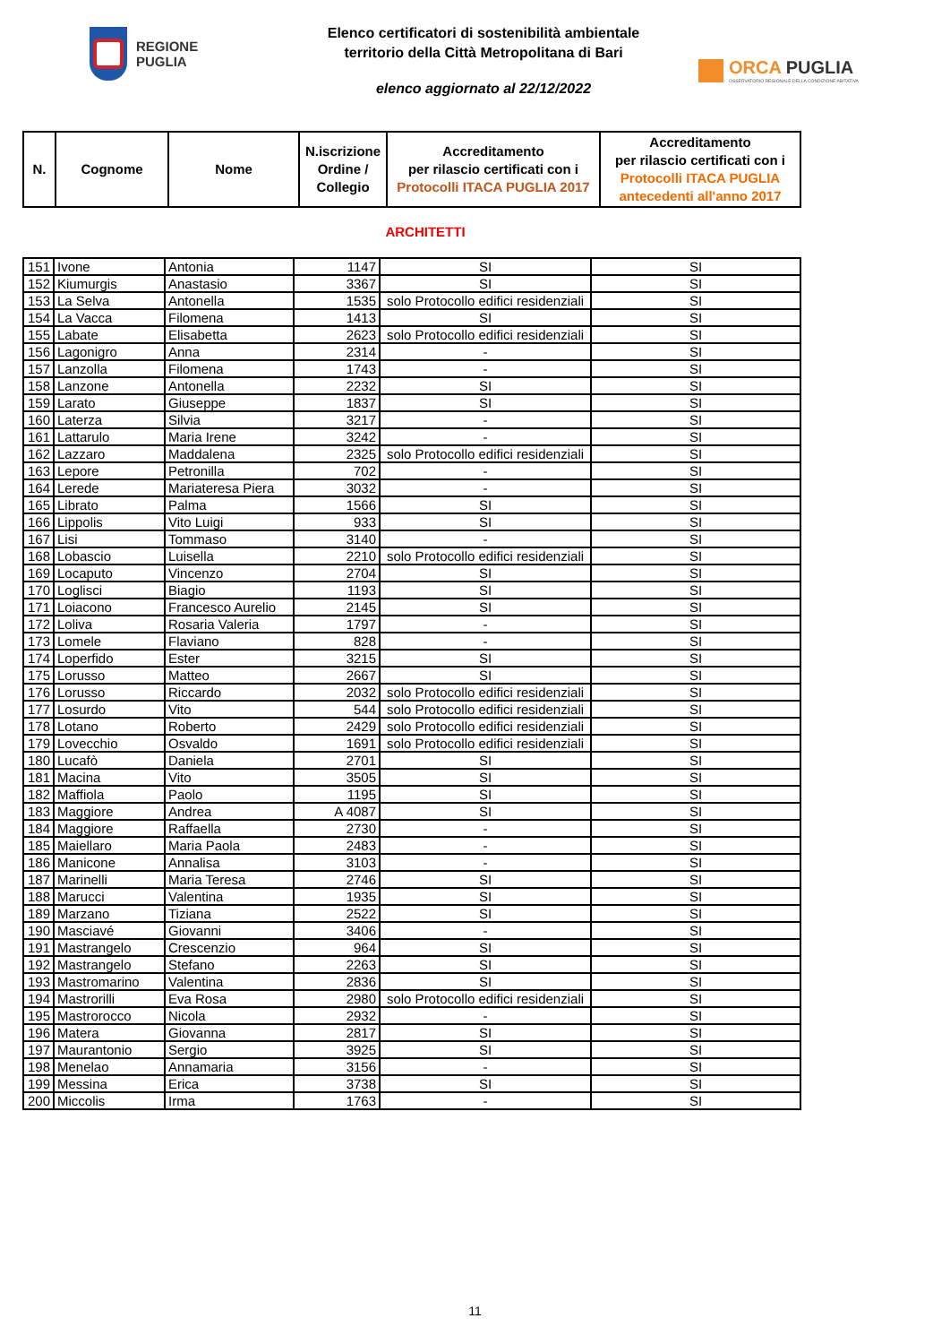REGIONE
PUGLIA
Elenco certificatori di sostenibilità ambientale
territorio della Città Metropolitana di Bari
elenco aggiornato al 22/12/2022
ORCA PUGLIA
OSSERVATORIO REGIONALE DELLA CONDIZIONE ABITATIVA
| N. | Cognome | Nome | N.iscrizione Ordine / Collegio | Accreditamento per rilascio certificati con i Protocolli ITACA PUGLIA 2017 | Accreditamento per rilascio certificati con i Protocolli ITACA PUGLIA antecedenti all'anno 2017 |
| --- | --- | --- | --- | --- | --- |
ARCHITETTI
| 151 | Ivone | Antonia | 1147 | SI | SI |
| 152 | Kiumurgis | Anastasio | 3367 | SI | SI |
| 153 | La Selva | Antonella | 1535 | solo Protocollo edifici residenziali | SI |
| 154 | La Vacca | Filomena | 1413 | SI | SI |
| 155 | Labate | Elisabetta | 2623 | solo Protocollo edifici residenziali | SI |
| 156 | Lagonigro | Anna | 2314 | - | SI |
| 157 | Lanzolla | Filomena | 1743 | - | SI |
| 158 | Lanzone | Antonella | 2232 | SI | SI |
| 159 | Larato | Giuseppe | 1837 | SI | SI |
| 160 | Laterza | Silvia | 3217 | - | SI |
| 161 | Lattarulo | Maria Irene | 3242 | - | SI |
| 162 | Lazzaro | Maddalena | 2325 | solo Protocollo edifici residenziali | SI |
| 163 | Lepore | Petronilla | 702 | - | SI |
| 164 | Lerede | Mariateresa Piera | 3032 | - | SI |
| 165 | Librato | Palma | 1566 | SI | SI |
| 166 | Lippolis | Vito Luigi | 933 | SI | SI |
| 167 | Lisi | Tommaso | 3140 | - | SI |
| 168 | Lobascio | Luisella | 2210 | solo Protocollo edifici residenziali | SI |
| 169 | Locaputo | Vincenzo | 2704 | SI | SI |
| 170 | Loglisci | Biagio | 1193 | SI | SI |
| 171 | Loiacono | Francesco Aurelio | 2145 | SI | SI |
| 172 | Loliva | Rosaria Valeria | 1797 | - | SI |
| 173 | Lomele | Flaviano | 828 | - | SI |
| 174 | Loperfido | Ester | 3215 | SI | SI |
| 175 | Lorusso | Matteo | 2667 | SI | SI |
| 176 | Lorusso | Riccardo | 2032 | solo Protocollo edifici residenziali | SI |
| 177 | Losurdo | Vito | 544 | solo Protocollo edifici residenziali | SI |
| 178 | Lotano | Roberto | 2429 | solo Protocollo edifici residenziali | SI |
| 179 | Lovecchio | Osvaldo | 1691 | solo Protocollo edifici residenziali | SI |
| 180 | Lucafò | Daniela | 2701 | SI | SI |
| 181 | Macina | Vito | 3505 | SI | SI |
| 182 | Maffiola | Paolo | 1195 | SI | SI |
| 183 | Maggiore | Andrea | A 4087 | SI | SI |
| 184 | Maggiore | Raffaella | 2730 | - | SI |
| 185 | Maiellaro | Maria Paola | 2483 | - | SI |
| 186 | Manicone | Annalisa | 3103 | - | SI |
| 187 | Marinelli | Maria Teresa | 2746 | SI | SI |
| 188 | Marucci | Valentina | 1935 | SI | SI |
| 189 | Marzano | Tiziana | 2522 | SI | SI |
| 190 | Masciavé | Giovanni | 3406 | - | SI |
| 191 | Mastrangelo | Crescenzio | 964 | SI | SI |
| 192 | Mastrangelo | Stefano | 2263 | SI | SI |
| 193 | Mastromarino | Valentina | 2836 | SI | SI |
| 194 | Mastrorilli | Eva Rosa | 2980 | solo Protocollo edifici residenziali | SI |
| 195 | Mastrorocco | Nicola | 2932 | - | SI |
| 196 | Matera | Giovanna | 2817 | SI | SI |
| 197 | Maurantonio | Sergio | 3925 | SI | SI |
| 198 | Menelao | Annamaria | 3156 | - | SI |
| 199 | Messina | Erica | 3738 | SI | SI |
| 200 | Miccolis | Irma | 1763 | - | SI |
11